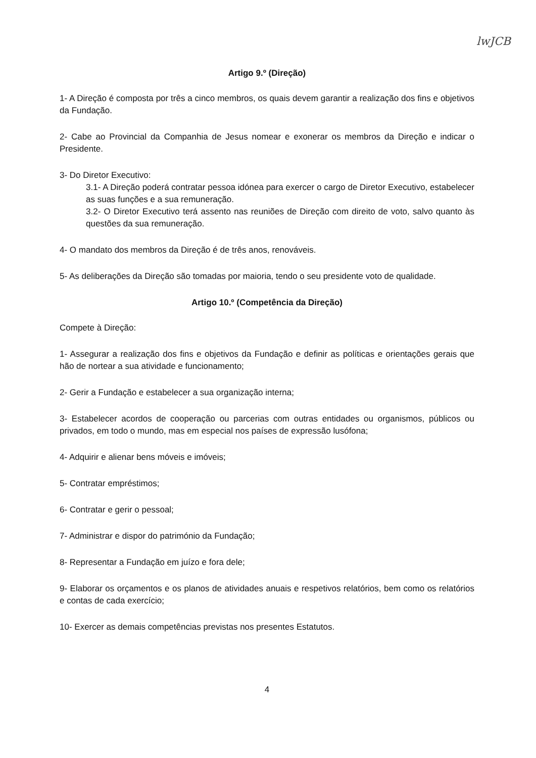lwJCB
Artigo 9.º (Direção)
1- A Direção é composta por três a cinco membros, os quais devem garantir a realização dos fins e objetivos da Fundação.
2- Cabe ao Provincial da Companhia de Jesus nomear e exonerar os membros da Direção e indicar o Presidente.
3- Do Diretor Executivo:
3.1- A Direção poderá contratar pessoa idónea para exercer o cargo de Diretor Executivo, estabelecer as suas funções e a sua remuneração.
3.2- O Diretor Executivo terá assento nas reuniões de Direção com direito de voto, salvo quanto às questões da sua remuneração.
4- O mandato dos membros da Direção é de três anos, renováveis.
5- As deliberações da Direção são tomadas por maioria, tendo o seu presidente voto de qualidade.
Artigo 10.º (Competência da Direção)
Compete à Direção:
1- Assegurar a realização dos fins e objetivos da Fundação e definir as políticas e orientações gerais que hão de nortear a sua atividade e funcionamento;
2- Gerir a Fundação e estabelecer a sua organização interna;
3- Estabelecer acordos de cooperação ou parcerias com outras entidades ou organismos, públicos ou privados, em todo o mundo, mas em especial nos países de expressão lusófona;
4- Adquirir e alienar bens móveis e imóveis;
5- Contratar empréstimos;
6- Contratar e gerir o pessoal;
7- Administrar e dispor do património da Fundação;
8- Representar a Fundação em juízo e fora dele;
9- Elaborar os orçamentos e os planos de atividades anuais e respetivos relatórios, bem como os relatórios e contas de cada exercício;
10- Exercer as demais competências previstas nos presentes Estatutos.
4